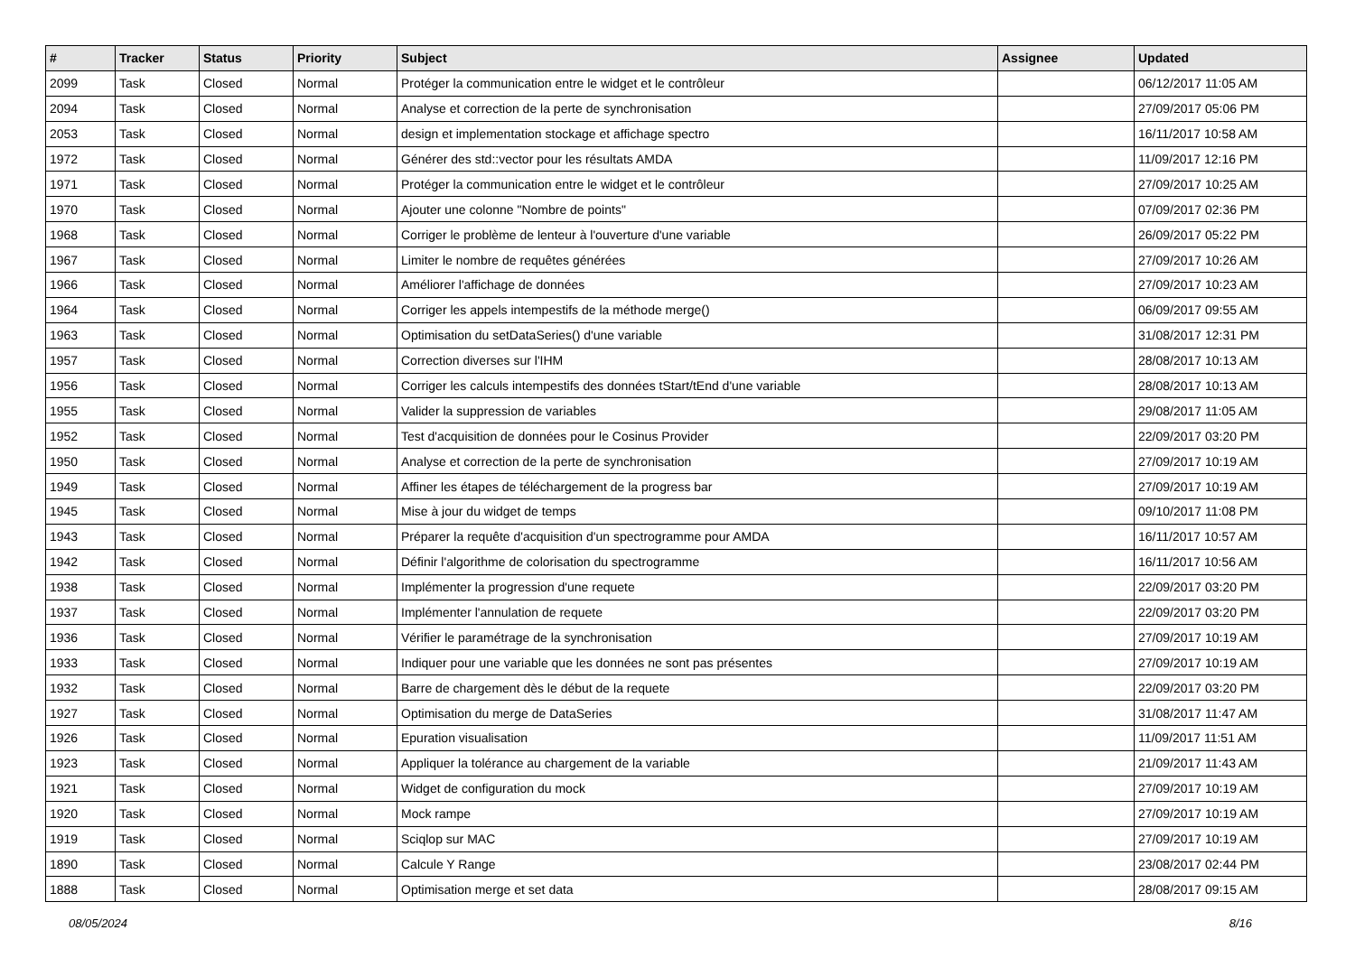| # | Tracker | Status | Priority | Subject | Assignee | Updated |
| --- | --- | --- | --- | --- | --- | --- |
| 2099 | Task | Closed | Normal | Protéger la communication entre le widget et le contrôleur | | 06/12/2017 11:05 AM |
| 2094 | Task | Closed | Normal | Analyse et correction de la perte de synchronisation | | 27/09/2017 05:06 PM |
| 2053 | Task | Closed | Normal | design et implementation stockage et affichage spectro | | 16/11/2017 10:58 AM |
| 1972 | Task | Closed | Normal | Générer des std::vector pour les résultats AMDA | | 11/09/2017 12:16 PM |
| 1971 | Task | Closed | Normal | Protéger la communication entre le widget et le contrôleur | | 27/09/2017 10:25 AM |
| 1970 | Task | Closed | Normal | Ajouter une colonne "Nombre de points" | | 07/09/2017 02:36 PM |
| 1968 | Task | Closed | Normal | Corriger le problème de lenteur à l'ouverture d'une variable | | 26/09/2017 05:22 PM |
| 1967 | Task | Closed | Normal | Limiter le nombre de requêtes générées | | 27/09/2017 10:26 AM |
| 1966 | Task | Closed | Normal | Améliorer l'affichage de données | | 27/09/2017 10:23 AM |
| 1964 | Task | Closed | Normal | Corriger les appels intempestifs de la méthode merge() | | 06/09/2017 09:55 AM |
| 1963 | Task | Closed | Normal | Optimisation du setDataSeries() d'une variable | | 31/08/2017 12:31 PM |
| 1957 | Task | Closed | Normal | Correction diverses sur l'IHM | | 28/08/2017 10:13 AM |
| 1956 | Task | Closed | Normal | Corriger les calculs intempestifs des données tStart/tEnd d'une variable | | 28/08/2017 10:13 AM |
| 1955 | Task | Closed | Normal | Valider la suppression de variables | | 29/08/2017 11:05 AM |
| 1952 | Task | Closed | Normal | Test d'acquisition de données pour le Cosinus Provider | | 22/09/2017 03:20 PM |
| 1950 | Task | Closed | Normal | Analyse et correction de la perte de synchronisation | | 27/09/2017 10:19 AM |
| 1949 | Task | Closed | Normal | Affiner les étapes de téléchargement de la progress bar | | 27/09/2017 10:19 AM |
| 1945 | Task | Closed | Normal | Mise à jour du widget de temps | | 09/10/2017 11:08 PM |
| 1943 | Task | Closed | Normal | Préparer la requête d'acquisition d'un spectrogramme pour AMDA | | 16/11/2017 10:57 AM |
| 1942 | Task | Closed | Normal | Définir l'algorithme de colorisation du spectrogramme | | 16/11/2017 10:56 AM |
| 1938 | Task | Closed | Normal | Implémenter la progression d'une requete | | 22/09/2017 03:20 PM |
| 1937 | Task | Closed | Normal | Implémenter l'annulation de requete | | 22/09/2017 03:20 PM |
| 1936 | Task | Closed | Normal | Vérifier le paramétrage de la synchronisation | | 27/09/2017 10:19 AM |
| 1933 | Task | Closed | Normal | Indiquer pour une variable que les données ne sont pas présentes | | 27/09/2017 10:19 AM |
| 1932 | Task | Closed | Normal | Barre de chargement dès le début de la requete | | 22/09/2017 03:20 PM |
| 1927 | Task | Closed | Normal | Optimisation du merge de DataSeries | | 31/08/2017 11:47 AM |
| 1926 | Task | Closed | Normal | Epuration visualisation | | 11/09/2017 11:51 AM |
| 1923 | Task | Closed | Normal | Appliquer la tolérance au chargement de la variable | | 21/09/2017 11:43 AM |
| 1921 | Task | Closed | Normal | Widget de configuration du mock | | 27/09/2017 10:19 AM |
| 1920 | Task | Closed | Normal | Mock rampe | | 27/09/2017 10:19 AM |
| 1919 | Task | Closed | Normal | Sciqlop sur MAC | | 27/09/2017 10:19 AM |
| 1890 | Task | Closed | Normal | Calcule Y Range | | 23/08/2017 02:44 PM |
| 1888 | Task | Closed | Normal | Optimisation merge et set data | | 28/08/2017 09:15 AM |
08/05/2024 8/16